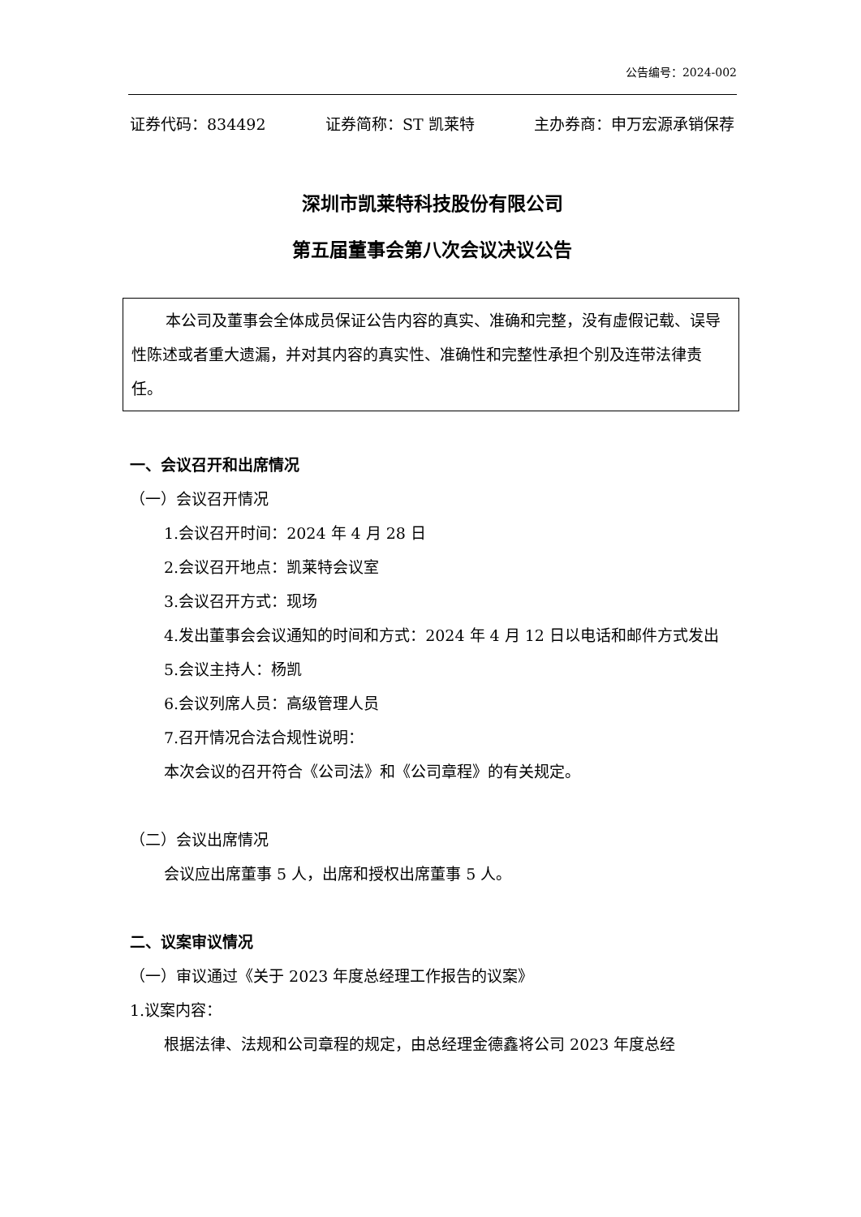公告编号：2024-002
证券代码：834492 证券简称：ST 凯莱特 主办券商：申万宏源承销保荐
深圳市凯莱特科技股份有限公司
第五届董事会第八次会议决议公告
本公司及董事会全体成员保证公告内容的真实、准确和完整，没有虚假记载、误导性陈述或者重大遗漏，并对其内容的真实性、准确性和完整性承担个别及连带法律责任。
一、会议召开和出席情况
（一）会议召开情况
1.会议召开时间：2024 年 4 月 28 日
2.会议召开地点：凯莱特会议室
3.会议召开方式：现场
4.发出董事会会议通知的时间和方式：2024 年 4 月 12 日以电话和邮件方式发出
5.会议主持人：杨凯
6.会议列席人员：高级管理人员
7.召开情况合法合规性说明：
本次会议的召开符合《公司法》和《公司章程》的有关规定。
（二）会议出席情况
会议应出席董事 5 人，出席和授权出席董事 5 人。
二、议案审议情况
（一）审议通过《关于 2023 年度总经理工作报告的议案》
1.议案内容：
根据法律、法规和公司章程的规定，由总经理金德鑫将公司 2023 年度总经